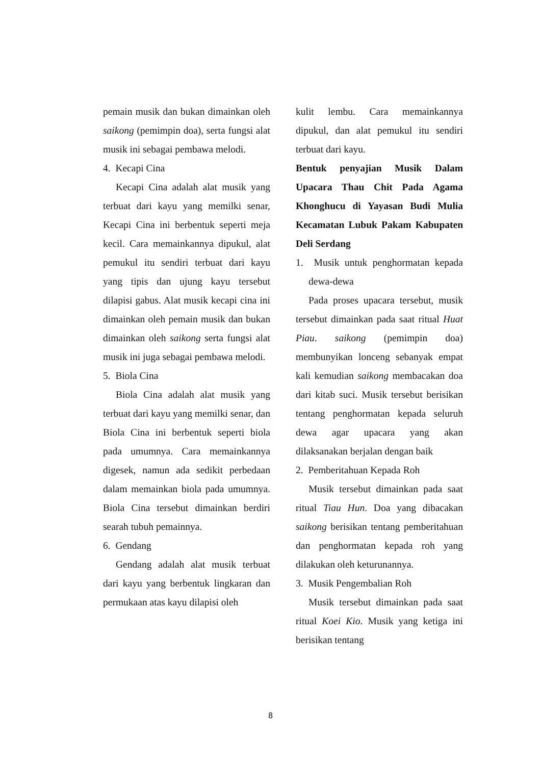pemain musik dan bukan dimainkan oleh saikong (pemimpin doa), serta fungsi alat musik ini sebagai pembawa melodi.
4. Kecapi Cina
Kecapi Cina adalah alat musik yang terbuat dari kayu yang memilki senar, Kecapi Cina ini berbentuk seperti meja kecil. Cara memainkannya dipukul, alat pemukul itu sendiri terbuat dari kayu yang tipis dan ujung kayu tersebut dilapisi gabus. Alat musik kecapi cina ini dimainkan oleh pemain musik dan bukan dimainkan oleh saikong serta fungsi alat musik ini juga sebagai pembawa melodi.
5. Biola Cina
Biola Cina adalah alat musik yang terbuat dari kayu yang memilki senar, dan Biola Cina ini berbentuk seperti biola pada umumnya. Cara memainkannya digesek, namun ada sedikit perbedaan dalam memainkan biola pada umumnya. Biola Cina tersebut dimainkan berdiri searah tubuh pemainnya.
6. Gendang
Gendang adalah alat musik terbuat dari kayu yang berbentuk lingkaran dan permukaan atas kayu dilapisi oleh
kulit lembu. Cara memainkannya dipukul, dan alat pemukul itu sendiri terbuat dari kayu.
Bentuk penyajian Musik Dalam Upacara Thau Chit Pada Agama Khonghucu di Yayasan Budi Mulia Kecamatan Lubuk Pakam Kabupaten Deli Serdang
1. Musik untuk penghormatan kepada dewa-dewa
Pada proses upacara tersebut, musik tersebut dimainkan pada saat ritual Huat Piau. saikong (pemimpin doa) membunyikan lonceng sebanyak empat kali kemudian saikong membacakan doa dari kitab suci. Musik tersebut berisikan tentang penghormatan kepada seluruh dewa agar upacara yang akan dilaksanakan berjalan dengan baik
2. Pemberitahuan Kepada Roh
Musik tersebut dimainkan pada saat ritual Tiau Hun. Doa yang dibacakan saikong berisikan tentang pemberitahuan dan penghormatan kepada roh yang dilakukan oleh keturunannya.
3. Musik Pengembalian Roh
Musik tersebut dimainkan pada saat ritual Koei Kio. Musik yang ketiga ini berisikan tentang
8